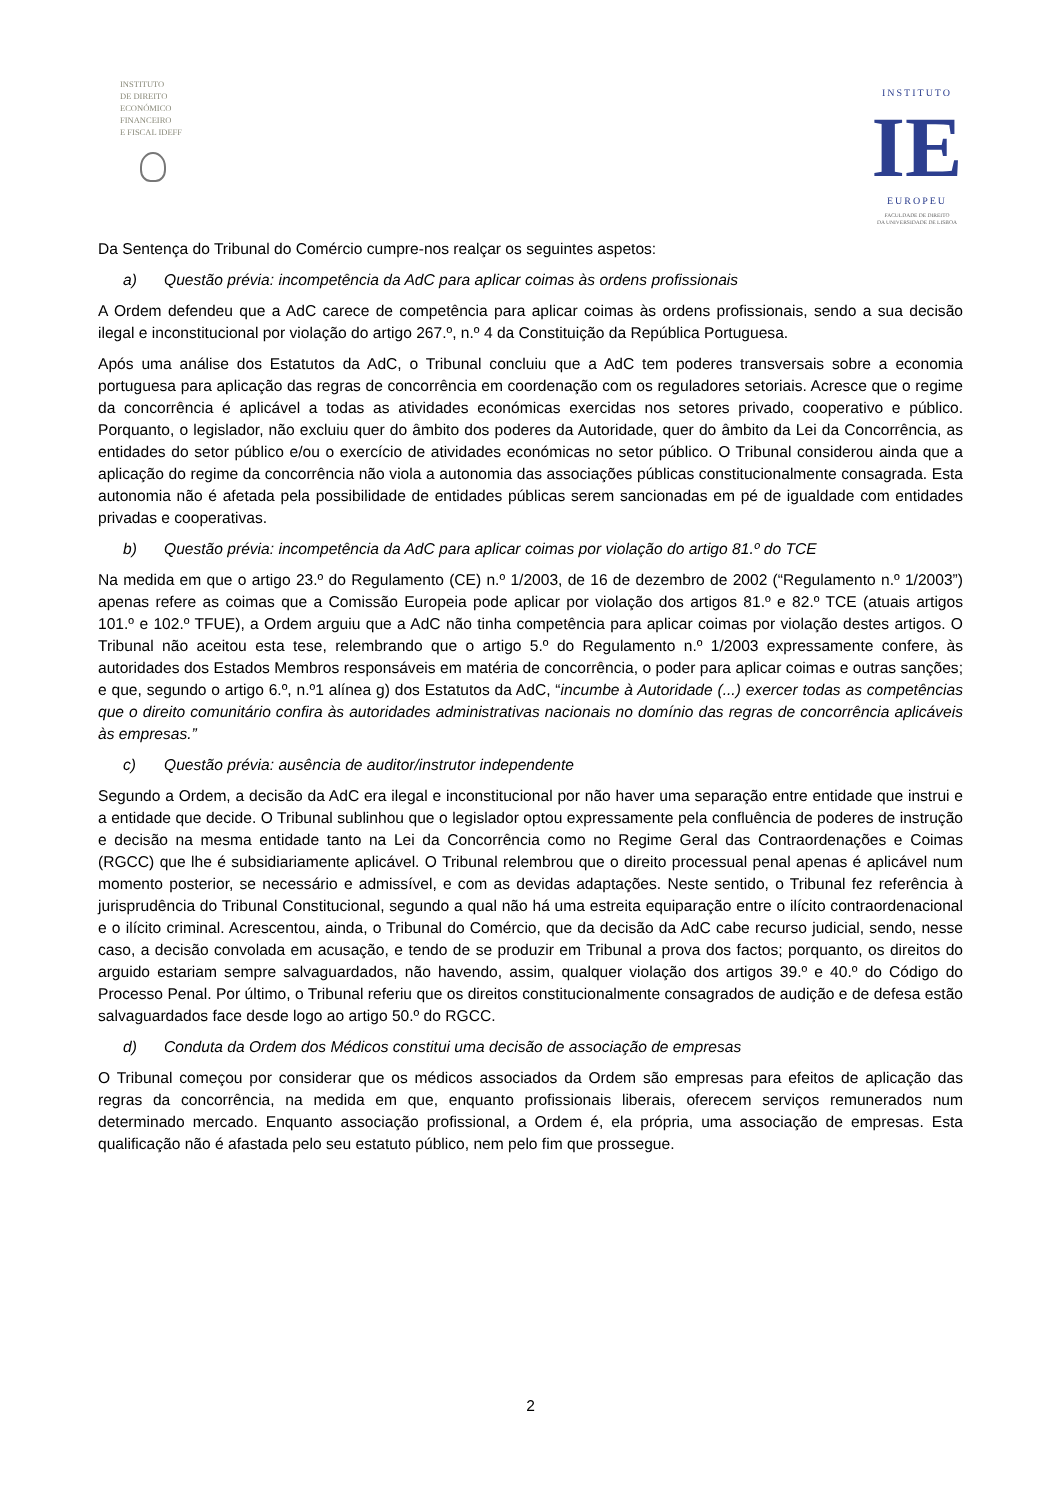INSTITUTO
DE DIREITO
ECONÓMICO
FINANCEIRO
E FISCAL IDEFF
INSTITUTO
IE
EUROPEU
FACULDADE DE DIREITO
DA UNIVERSIDADE DE LISBOA
Da Sentença do Tribunal do Comércio cumpre-nos realçar os seguintes aspetos:
a) Questão prévia: incompetência da AdC para aplicar coimas às ordens profissionais
A Ordem defendeu que a AdC carece de competência para aplicar coimas às ordens profissionais, sendo a sua decisão ilegal e inconstitucional por violação do artigo 267.º, n.º 4 da Constituição da República Portuguesa.
Após uma análise dos Estatutos da AdC, o Tribunal concluiu que a AdC tem poderes transversais sobre a economia portuguesa para aplicação das regras de concorrência em coordenação com os reguladores setoriais. Acresce que o regime da concorrência é aplicável a todas as atividades económicas exercidas nos setores privado, cooperativo e público. Porquanto, o legislador, não excluiu quer do âmbito dos poderes da Autoridade, quer do âmbito da Lei da Concorrência, as entidades do setor público e/ou o exercício de atividades económicas no setor público. O Tribunal considerou ainda que a aplicação do regime da concorrência não viola a autonomia das associações públicas constitucionalmente consagrada. Esta autonomia não é afetada pela possibilidade de entidades públicas serem sancionadas em pé de igualdade com entidades privadas e cooperativas.
b) Questão prévia: incompetência da AdC para aplicar coimas por violação do artigo 81.º do TCE
Na medida em que o artigo 23.º do Regulamento (CE) n.º 1/2003, de 16 de dezembro de 2002 (“Regulamento n.º 1/2003”) apenas refere as coimas que a Comissão Europeia pode aplicar por violação dos artigos 81.º e 82.º TCE (atuais artigos 101.º e 102.º TFUE), a Ordem arguiu que a AdC não tinha competência para aplicar coimas por violação destes artigos. O Tribunal não aceitou esta tese, relembrando que o artigo 5.º do Regulamento n.º 1/2003 expressamente confere, às autoridades dos Estados Membros responsáveis em matéria de concorrência, o poder para aplicar coimas e outras sanções; e que, segundo o artigo 6.º, n.º1 alínea g) dos Estatutos da AdC, “incumbe à Autoridade (...) exercer todas as competências que o direito comunitário confira às autoridades administrativas nacionais no domínio das regras de concorrência aplicáveis às empresas.”
c) Questão prévia: ausência de auditor/instrutor independente
Segundo a Ordem, a decisão da AdC era ilegal e inconstitucional por não haver uma separação entre entidade que instrui e a entidade que decide. O Tribunal sublinhou que o legislador optou expressamente pela confluência de poderes de instrução e decisão na mesma entidade tanto na Lei da Concorrência como no Regime Geral das Contraordenações e Coimas (RGCC) que lhe é subsidiariamente aplicável. O Tribunal relembrou que o direito processual penal apenas é aplicável num momento posterior, se necessário e admissível, e com as devidas adaptações. Neste sentido, o Tribunal fez referência à jurisprudência do Tribunal Constitucional, segundo a qual não há uma estreita equiparação entre o ilícito contraordenacional e o ilícito criminal. Acrescentou, ainda, o Tribunal do Comércio, que da decisão da AdC cabe recurso judicial, sendo, nesse caso, a decisão convolada em acusação, e tendo de se produzir em Tribunal a prova dos factos; porquanto, os direitos do arguido estariam sempre salvaguardados, não havendo, assim, qualquer violação dos artigos 39.º e 40.º do Código do Processo Penal. Por último, o Tribunal referiu que os direitos constitucionalmente consagrados de audição e de defesa estão salvaguardados face desde logo ao artigo 50.º do RGCC.
d) Conduta da Ordem dos Médicos constitui uma decisão de associação de empresas
O Tribunal começou por considerar que os médicos associados da Ordem são empresas para efeitos de aplicação das regras da concorrência, na medida em que, enquanto profissionais liberais, oferecem serviços remunerados num determinado mercado. Enquanto associação profissional, a Ordem é, ela própria, uma associação de empresas. Esta qualificação não é afastada pelo seu estatuto público, nem pelo fim que prossegue.
2